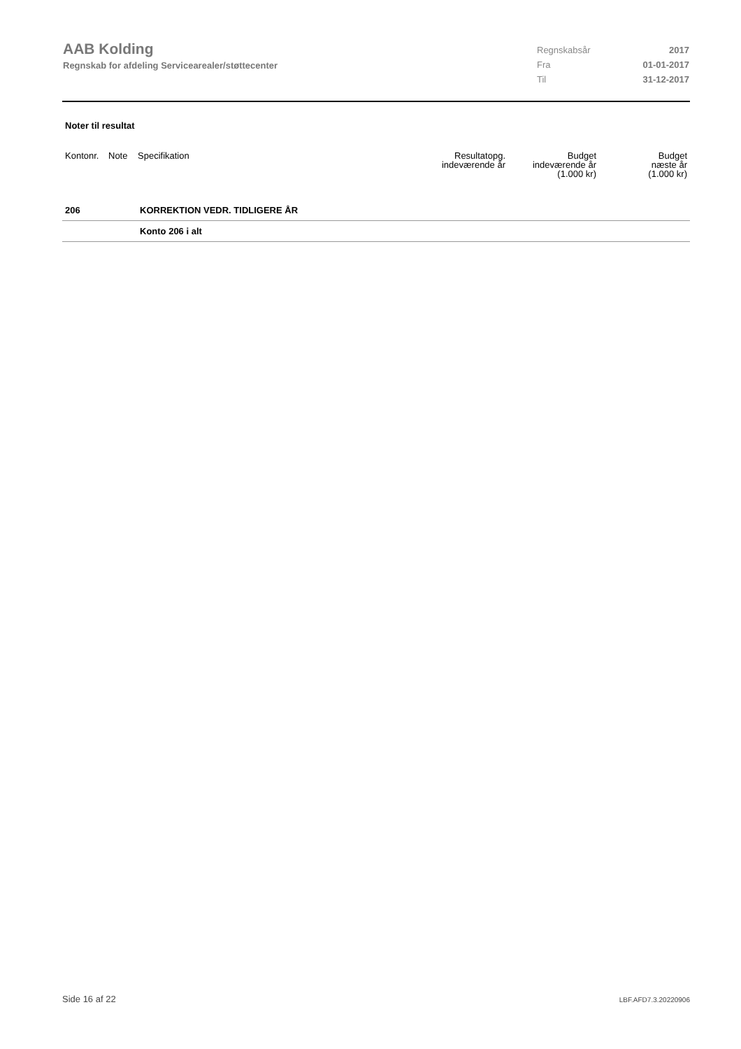AAB Kolding
Regnskab for afdeling Servicearealer/støttecenter
Regnskabsår 2017
Fra 01-01-2017
Til 31-12-2017
Noter til resultat
| Kontonr. | Note | Specifikation | Resultatopg. indeværende år | Budget indeværende år (1.000 kr) | Budget næste år (1.000 kr) |
| --- | --- | --- | --- | --- | --- |
| 206 | | KORREKTION VEDR. TIDLIGERE ÅR | | | |
| | | Konto 206 i alt | | | |
Side 16 af 22 LBF.AFD7.3.20220906